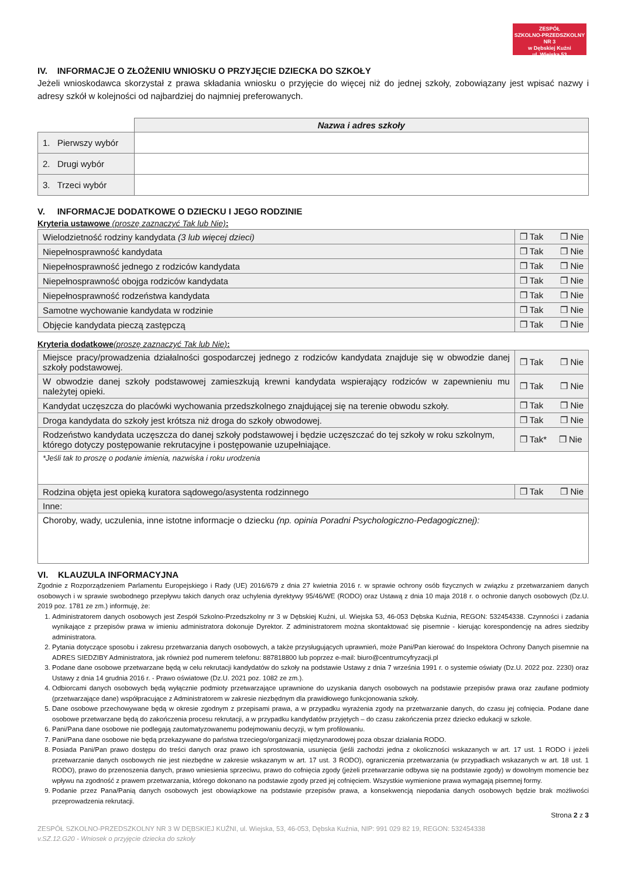ZESPÓŁ
SZKOLNO-PRZEDSZKOLNY NR 3
w Dębskiej Kuźni
ul. Wiejska 53
IV. INFORMACJE O ZŁOŻENIU WNIOSKU O PRZYJĘCIE DZIECKA DO SZKOŁY
Jeżeli wnioskodawca skorzystał z prawa składania wniosku o przyjęcie do więcej niż do jednej szkoły, zobowiązany jest wpisać nazwy i adresy szkół w kolejności od najbardziej do najmniej preferowanych.
| | Nazwa i adres szkoły |
| 1. Pierwszy wybór | |
| 2. Drugi wybór | |
| 3. Trzeci wybór | |
V. INFORMACJE DODATKOWE O DZIECKU I JEGO RODZINIE
Kryteria ustawowe (proszę zaznaczyć Tak lub Nie):
| Wielodzietność rodziny kandydata (3 lub więcej dzieci) | ❐ Tak ❐ Nie |
| Niepełnosprawność kandydata | ❐ Tak ❐ Nie |
| Niepełnosprawność jednego z rodziców kandydata | ❐ Tak ❐ Nie |
| Niepełnosprawność obojga rodziców kandydata | ❐ Tak ❐ Nie |
| Niepełnosprawność rodzeństwa kandydata | ❐ Tak ❐ Nie |
| Samotne wychowanie kandydata w rodzinie | ❐ Tak ❐ Nie |
| Objęcie kandydata pieczą zastępczą | ❐ Tak ❐ Nie |
Kryteria dodatkowe(proszę zaznaczyć Tak lub Nie):
| Miejsce pracy/prowadzenia działalności gospodarczej jednego z rodziców kandydata znajduje się w obwodzie danej szkoły podstawowej. | ❐ Tak ❐ Nie |
| W obwodzie danej szkoły podstawowej zamieszkują krewni kandydata wspierający rodziców w zapewnieniu mu należytej opieki. | ❐ Tak ❐ Nie |
| Kandydat uczęszcza do placówki wychowania przedszkolnego znajdującej się na terenie obwodu szkoły. | ❐ Tak ❐ Nie |
| Droga kandydata do szkoły jest krótsza niż droga do szkoły obwodowej. | ❐ Tak ❐ Nie |
| Rodzeństwo kandydata uczęszcza do danej szkoły podstawowej i będzie uczęszczać do tej szkoły w roku szkolnym, którego dotyczy postępowanie rekrutacyjne i postępowanie uzupełniające. | ❐ Tak* ❐ Nie |
| *Jeśli tak to proszę o podanie imienia, nazwiska i roku urodzenia | |
| Rodzina objęta jest opieką kuratora sądowego/asystenta rodzinnego | ❐ Tak ❐ Nie |
| Inne: | |
| Choroby, wady, uczulenia, inne istotne informacje o dziecku (np. opinia Poradni Psychologiczno-Pedagogicznej): | |
VI. KLAUZULA INFORMACYJNA
Zgodnie z Rozporządzeniem Parlamentu Europejskiego i Rady (UE) 2016/679 z dnia 27 kwietnia 2016 r. w sprawie ochrony osób fizycznych w związku z przetwarzaniem danych osobowych i w sprawie swobodnego przepływu takich danych oraz uchylenia dyrektywy 95/46/WE (RODO) oraz Ustawą z dnia 10 maja 2018 r. o ochronie danych osobowych (Dz.U. 2019 poz. 1781 ze zm.) informuję, że:
1. Administratorem danych osobowych jest Zespół Szkolno-Przedszkolny nr 3 w Dębskiej Kuźni, ul. Wiejska 53, 46-053 Dębska Kuźnia, REGON: 532454338. Czynności i zadania wynikające z przepisów prawa w imieniu administratora dokonuje Dyrektor. Z administratorem można skontaktować się pisemnie - kierując korespondencję na adres siedziby administratora.
2. Pytania dotyczące sposobu i zakresu przetwarzania danych osobowych, a także przysługujących uprawnień, może Pani/Pan kierować do Inspektora Ochrony Danych pisemnie na ADRES SIEDZIBY Administratora, jak również pod numerem telefonu: 887818800 lub poprzez e-mail: biuro@centrumcyfryzacji.pl
3. Podane dane osobowe przetwarzane będą w celu rekrutacji kandydatów do szkoły na podstawie Ustawy z dnia 7 września 1991 r. o systemie oświaty (Dz.U. 2022 poz. 2230) oraz Ustawy z dnia 14 grudnia 2016 r. - Prawo oświatowe (Dz.U. 2021 poz. 1082 ze zm.).
4. Odbiorcami danych osobowych będą wyłącznie podmioty przetwarzające uprawnione do uzyskania danych osobowych na podstawie przepisów prawa oraz zaufane podmioty (przetwarzające dane) współpracujące z Administratorem w zakresie niezbędnym dla prawidłowego funkcjonowania szkoły.
5. Dane osobowe przechowywane będą w okresie zgodnym z przepisami prawa, a w przypadku wyrażenia zgody na przetwarzanie danych, do czasu jej cofnięcia. Podane dane osobowe przetwarzane będą do zakończenia procesu rekrutacji, a w przypadku kandydatów przyjętych – do czasu zakończenia przez dziecko edukacji w szkole.
6. Pani/Pana dane osobowe nie podlegają zautomatyzowanemu podejmowaniu decyzji, w tym profilowaniu.
7. Pani/Pana dane osobowe nie będą przekazywane do państwa trzeciego/organizacji międzynarodowej poza obszar działania RODO.
8. Posiada Pani/Pan prawo dostępu do treści danych oraz prawo ich sprostowania, usunięcia (jeśli zachodzi jedna z okoliczności wskazanych w art. 17 ust. 1 RODO i jeżeli przetwarzanie danych osobowych nie jest niezbędne w zakresie wskazanym w art. 17 ust. 3 RODO), ograniczenia przetwarzania (w przypadkach wskazanych w art. 18 ust. 1 RODO), prawo do przenoszenia danych, prawo wniesienia sprzeciwu, prawo do cofnięcia zgody (jeżeli przetwarzanie odbywa się na podstawie zgody) w dowolnym momencie bez wpływu na zgodność z prawem przetwarzania, którego dokonano na podstawie zgody przed jej cofnięciem. Wszystkie wymienione prawa wymagają pisemnej formy.
9. Podanie przez Pana/Panią danych osobowych jest obowiązkowe na podstawie przepisów prawa, a konsekwencją niepodania danych osobowych będzie brak możliwości przeprowadzenia rekrutacji.
Strona 2 z 3
ZESPÓŁ SZKOLNO-PRZEDSZKOLNY NR 3 W DĘBSKIEJ KUŹNI, ul. Wiejska, 53, 46-053, Dębska Kuźnia, NIP: 991 029 82 19, REGON: 532454338
v.SZ.12.G20 - Wniosek o przyjęcie dziecka do szkoły